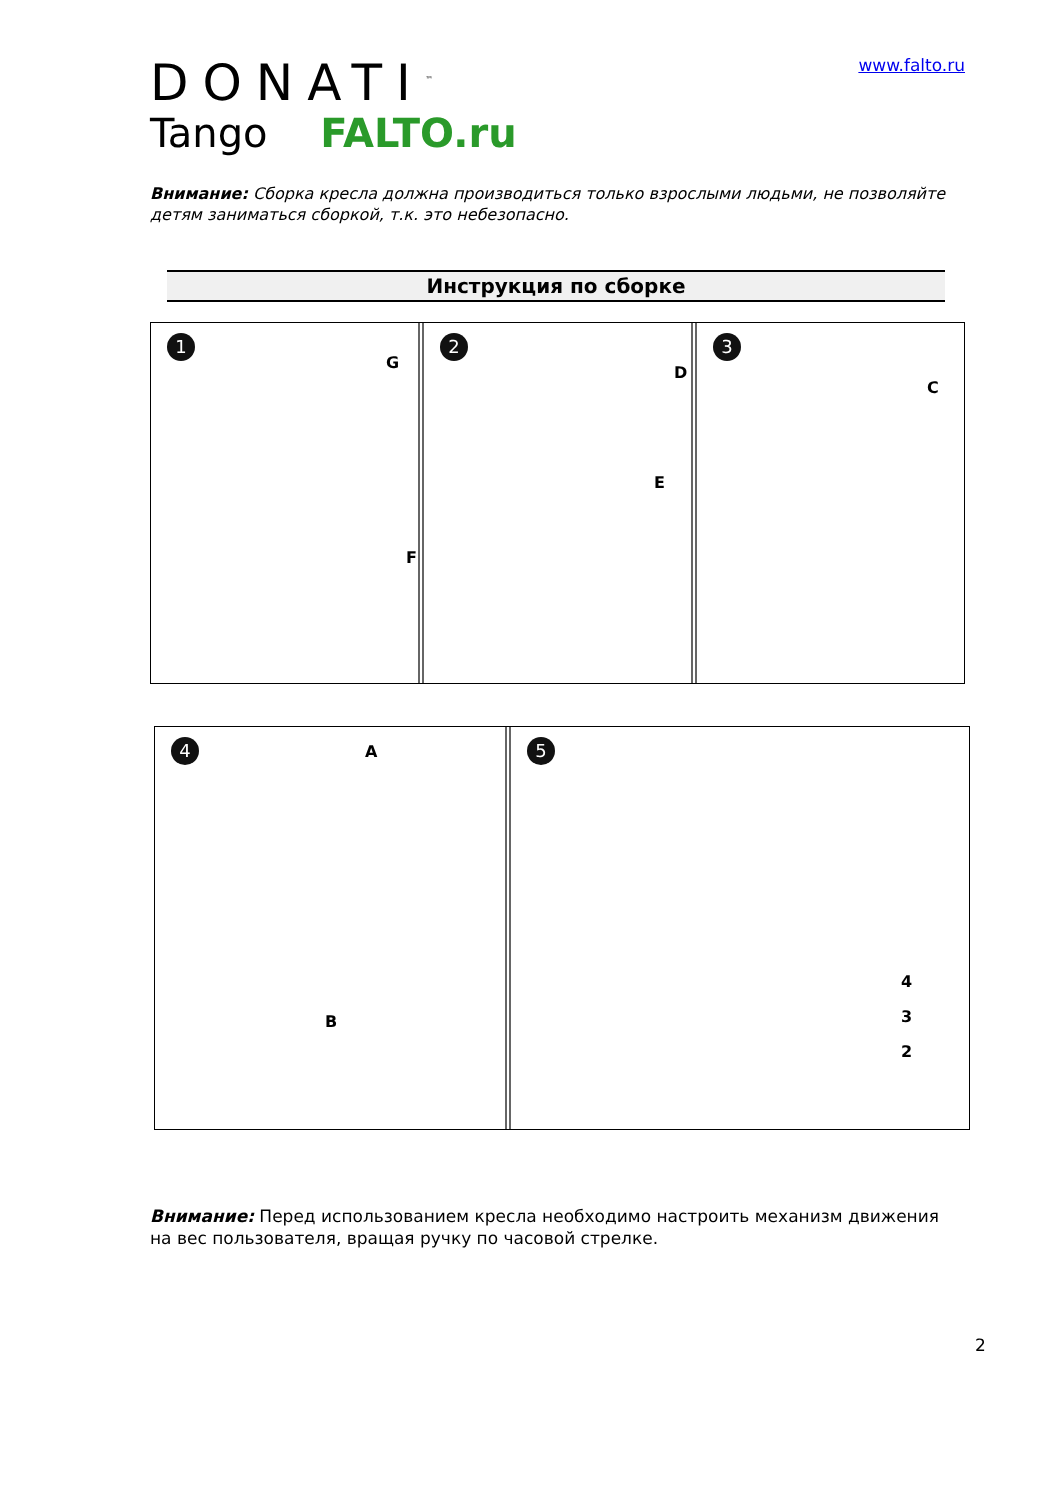DONATI<sup>™</sup>
Tango FALTO.ru
www.falto.ru
Внимание: Сборка кресла должна производиться только взрослыми людьми, не позволяйте детям заниматься сборкой, т.к. это небезопасно.
Инструкция по сборке
1
G
F
2
D
E
3
C
4 A
B
5
4
3
2
Внимание: Перед использованием кресла необходимо настроить механизм движения на вес пользователя, вращая ручку по часовой стрелке.
2